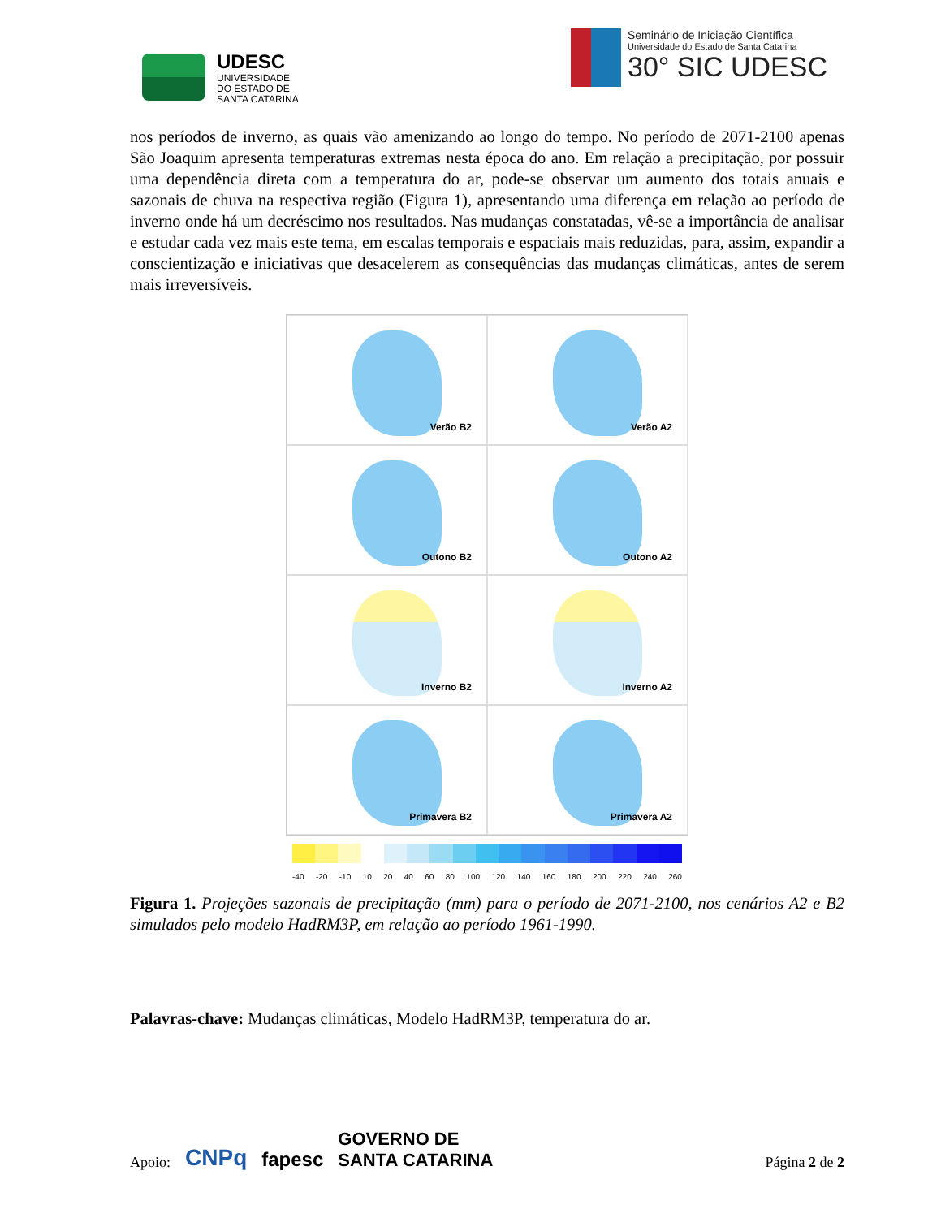UDESC
UNIVERSIDADE
DO ESTADO DE
SANTA CATARINA
Seminário de Iniciação Científica
Universidade do Estado de Santa Catarina
30° SIC UDESC
nos períodos de inverno, as quais vão amenizando ao longo do tempo. No período de 2071-2100 apenas São Joaquim apresenta temperaturas extremas nesta época do ano. Em relação a precipitação, por possuir uma dependência direta com a temperatura do ar, pode-se observar um aumento dos totais anuais e sazonais de chuva na respectiva região (Figura 1), apresentando uma diferença em relação ao período de inverno onde há um decréscimo nos resultados. Nas mudanças constatadas, vê-se a importância de analisar e estudar cada vez mais este tema, em escalas temporais e espaciais mais reduzidas, para, assim, expandir a conscientização e iniciativas que desacelerem as consequências das mudanças climáticas, antes de serem mais irreversíveis.
Verão B2
Verão A2
Outono B2
Outono A2
Inverno B2
Inverno A2
Primavera B2
Primavera A2
-40 -20 -10 10 20 40 60 80 100 120 140 160 180 200 220 240 260
Figura 1. Projeções sazonais de precipitação (mm) para o período de 2071-2100, nos cenários A2 e B2 simulados pelo modelo HadRM3P, em relação ao período 1961-1990.
Palavras-chave: Mudanças climáticas, Modelo HadRM3P, temperatura do ar.
Apoio: CNPq fapesc GOVERNO DE
SANTA CATARINA Página 2 de 2